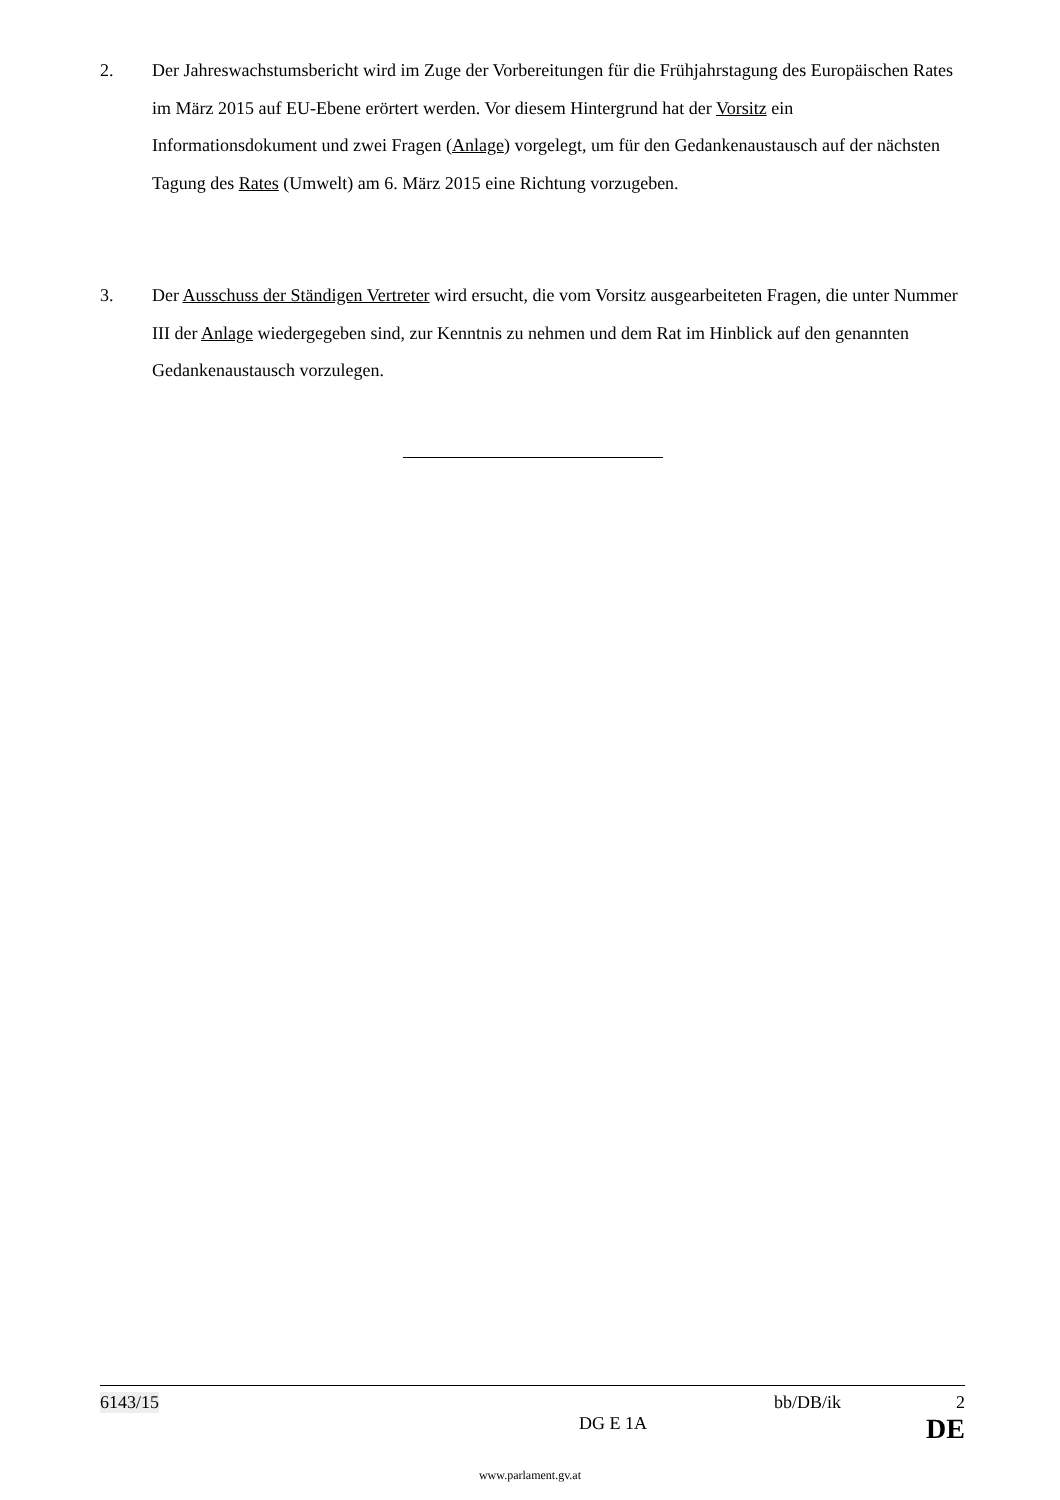2. Der Jahreswachstumsbericht wird im Zuge der Vorbereitungen für die Frühjahrstagung des Europäischen Rates im März 2015 auf EU-Ebene erörtert werden. Vor diesem Hintergrund hat der Vorsitz ein Informationsdokument und zwei Fragen (Anlage) vorgelegt, um für den Gedankenaustausch auf der nächsten Tagung des Rates (Umwelt) am 6. März 2015 eine Richtung vorzugeben.
3. Der Ausschuss der Ständigen Vertreter wird ersucht, die vom Vorsitz ausgearbeiteten Fragen, die unter Nummer III der Anlage wiedergegeben sind, zur Kenntnis zu nehmen und dem Rat im Hinblick auf den genannten Gedankenaustausch vorzulegen.
6143/15 bb/DB/ik 2
DG E 1A DE
www.parlament.gv.at